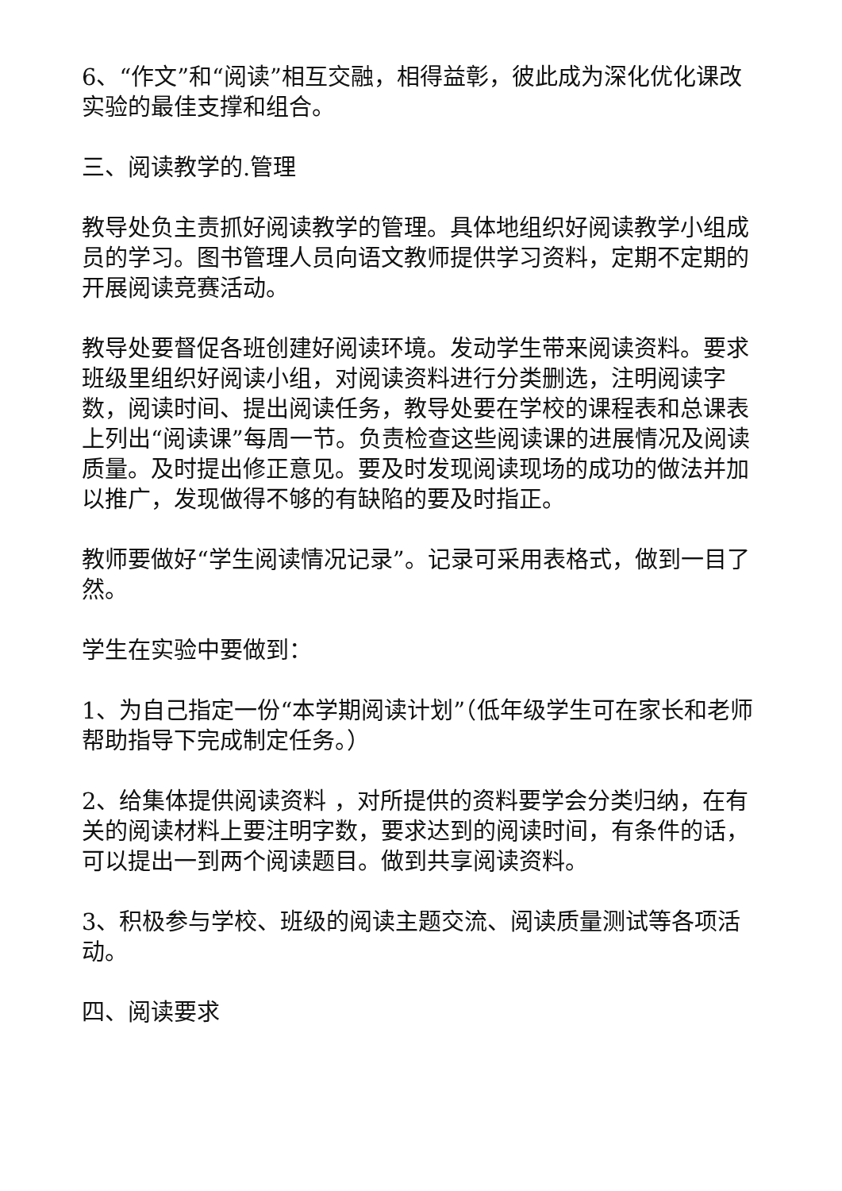6、“作文”和“阅读”相互交融，相得益彰，彼此成为深化优化课改实验的最佳支撑和组合。
三、阅读教学的.管理
教导处负主责抓好阅读教学的管理。具体地组织好阅读教学小组成员的学习。图书管理人员向语文教师提供学习资料，定期不定期的开展阅读竞赛活动。
教导处要督促各班创建好阅读环境。发动学生带来阅读资料。要求班级里组织好阅读小组，对阅读资料进行分类删选，注明阅读字数，阅读时间、提出阅读任务，教导处要在学校的课程表和总课表上列出“阅读课”每周一节。负责检查这些阅读课的进展情况及阅读质量。及时提出修正意见。要及时发现阅读现场的成功的做法并加以推广，发现做得不够的有缺陷的要及时指正。
教师要做好“学生阅读情况记录”。记录可采用表格式，做到一目了然。
学生在实验中要做到：
1、为自己指定一份“本学期阅读计划”（低年级学生可在家长和老师帮助指导下完成制定任务。）
2、给集体提供阅读资料 ，对所提供的资料要学会分类归纳，在有关的阅读材料上要注明字数，要求达到的阅读时间，有条件的话，可以提出一到两个阅读题目。做到共享阅读资料。
3、积极参与学校、班级的阅读主题交流、阅读质量测试等各项活动。
四、阅读要求